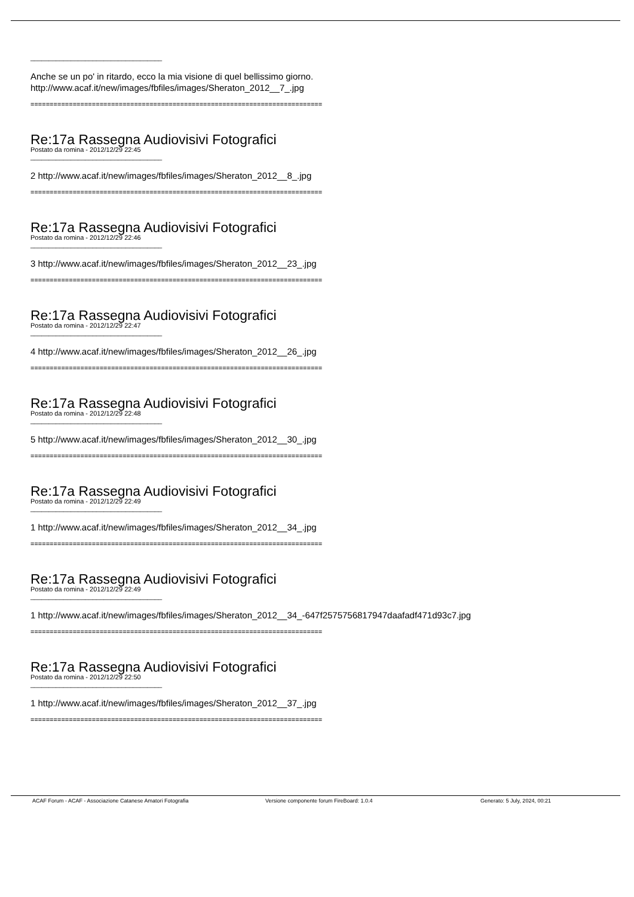____________________________________
Anche se un po' in ritardo, ecco la mia visione di quel bellissimo giorno.
http://www.acaf.it/new/images/fbfiles/images/Sheraton_2012__7_.jpg
============================================================================
Re:17a Rassegna Audiovisivi Fotografici
Postato da romina - 2012/12/29 22:45
____________________________________
2 http://www.acaf.it/new/images/fbfiles/images/Sheraton_2012__8_.jpg
============================================================================
Re:17a Rassegna Audiovisivi Fotografici
Postato da romina - 2012/12/29 22:46
____________________________________
3 http://www.acaf.it/new/images/fbfiles/images/Sheraton_2012__23_.jpg
============================================================================
Re:17a Rassegna Audiovisivi Fotografici
Postato da romina - 2012/12/29 22:47
____________________________________
4 http://www.acaf.it/new/images/fbfiles/images/Sheraton_2012__26_.jpg
============================================================================
Re:17a Rassegna Audiovisivi Fotografici
Postato da romina - 2012/12/29 22:48
____________________________________
5 http://www.acaf.it/new/images/fbfiles/images/Sheraton_2012__30_.jpg
============================================================================
Re:17a Rassegna Audiovisivi Fotografici
Postato da romina - 2012/12/29 22:49
____________________________________
1 http://www.acaf.it/new/images/fbfiles/images/Sheraton_2012__34_.jpg
============================================================================
Re:17a Rassegna Audiovisivi Fotografici
Postato da romina - 2012/12/29 22:49
____________________________________
1 http://www.acaf.it/new/images/fbfiles/images/Sheraton_2012__34_-647f2575756817947daafadf471d93c7.jpg
============================================================================
Re:17a Rassegna Audiovisivi Fotografici
Postato da romina - 2012/12/29 22:50
____________________________________
1 http://www.acaf.it/new/images/fbfiles/images/Sheraton_2012__37_.jpg
============================================================================
ACAF Forum - ACAF - Associazione Catanese Amatori Fotografia Versione componente forum FireBoard: 1.0.4 Generato: 5 July, 2024, 00:21